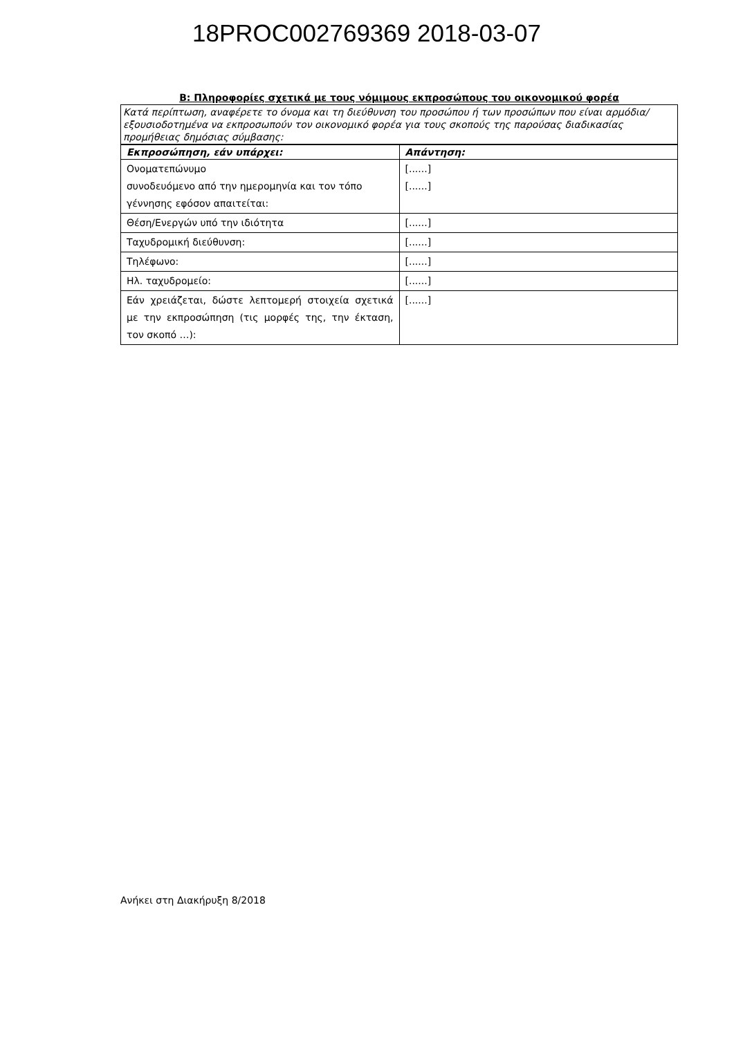18PROC002769369 2018-03-07
B: Πληροφορίες σχετικά με τους νόμιμους εκπροσώπους του οικονομικού φορέα
Κατά περίπτωση, αναφέρετε το όνομα και τη διεύθυνση του προσώπου ή των προσώπων που είναι αρμόδια/εξουσιοδοτημένα να εκπροσωπούν τον οικονομικό φορέα για τους σκοπούς της παρούσας διαδικασίας προμήθειας δημόσιας σύμβασης:
| Εκπροσώπηση, εάν υπάρχει: | Απάντηση: |
| --- | --- |
| Ονοματεπώνυμο συνοδευόμενο από την ημερομηνία και τον τόπο γέννησης εφόσον απαιτείται: | [......] [......] |
| Θέση/Ενεργών υπό την ιδιότητα | [......] |
| Ταχυδρομική διεύθυνση: | [......] |
| Τηλέφωνο: | [......] |
| Ηλ. ταχυδρομείο: | [......] |
| Εάν χρειάζεται, δώστε λεπτομερή στοιχεία σχετικά με την εκπροσώπηση (τις μορφές της, την έκταση, τον σκοπό …): | [......] |
Ανήκει στη Διακήρυξη 8/2018